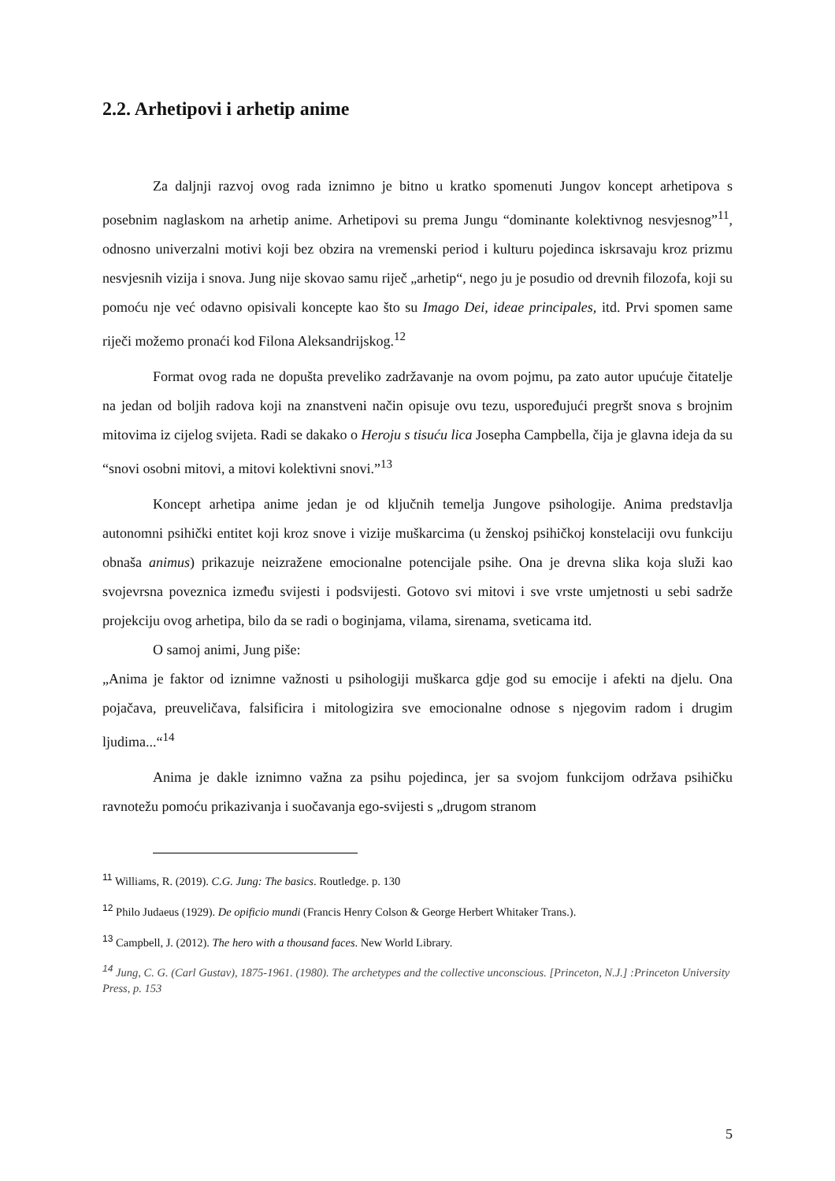2.2. Arhetipovi i arhetip anime
Za daljnji razvoj ovog rada iznimno je bitno u kratko spomenuti Jungov koncept arhetipova s posebnim naglaskom na arhetip anime. Arhetipovi su prema Jungu “dominante kolektivnog nesvjesnog”<sup>11</sup>, odnosno univerzalni motivi koji bez obzira na vremenski period i kulturu pojedinca iskrsavaju kroz prizmu nesvjesnih vizija i snova. Jung nije skovao samu riječ „arhetip“, nego ju je posudio od drevnih filozofa, koji su pomoću nje već odavno opisivali koncepte kao što su Imago Dei, ideae principales, itd. Prvi spomen same riječi možemo pronaći kod Filona Aleksandrijskog.<sup>12</sup>
Format ovog rada ne dopušta preveliko zadržavanje na ovom pojmu, pa zato autor upućuje čitatelje na jedan od boljih radova koji na znanstveni način opisuje ovu tezu, uspoređujući pregršt snova s brojnim mitovima iz cijelog svijeta. Radi se dakako o Heroju s tisuću lica Josepha Campbella, čija je glavna ideja da su “snovi osobni mitovi, a mitovi kolektivni snovi.”<sup>13</sup>
Koncept arhetipa anime jedan je od ključnih temelja Jungove psihologije. Anima predstavlja autonomni psihički entitet koji kroz snove i vizije muškarcima (u ženskoj psihičkoj konstelaciji ovu funkciju obnaša animus) prikazuje neizražene emocionalne potencijale psihe. Ona je drevna slika koja služi kao svojevrsna poveznica između svijesti i podsvijesti. Gotovo svi mitovi i sve vrste umjetnosti u sebi sadrže projekciju ovog arhetipa, bilo da se radi o boginjama, vilama, sirenama, sveticama itd.
O samoj animi, Jung piše:
„Anima je faktor od iznimne važnosti u psihologiji muškarca gdje god su emocije i afekti na djelu. Ona pojačava, preuveličava, falsificira i mitologizira sve emocionalne odnose s njegovim radom i drugim ljudima...“<sup>14</sup>
Anima je dakle iznimno važna za psihu pojedinca, jer sa svojom funkcijom održava psihičku ravnotežu pomoću prikazivanja i suočavanja ego-svijesti s „drugom stranom
<sup>11</sup> Williams, R. (2019). C.G. Jung: The basics. Routledge. p. 130
<sup>12</sup> Philo Judaeus (1929). De opificio mundi (Francis Henry Colson & George Herbert Whitaker Trans.).
<sup>13</sup> Campbell, J. (2012). The hero with a thousand faces. New World Library.
<sup>14</sup> Jung, C. G. (Carl Gustav), 1875-1961. (1980). The archetypes and the collective unconscious. [Princeton, N.J.] :Princeton University Press, p. 153
5